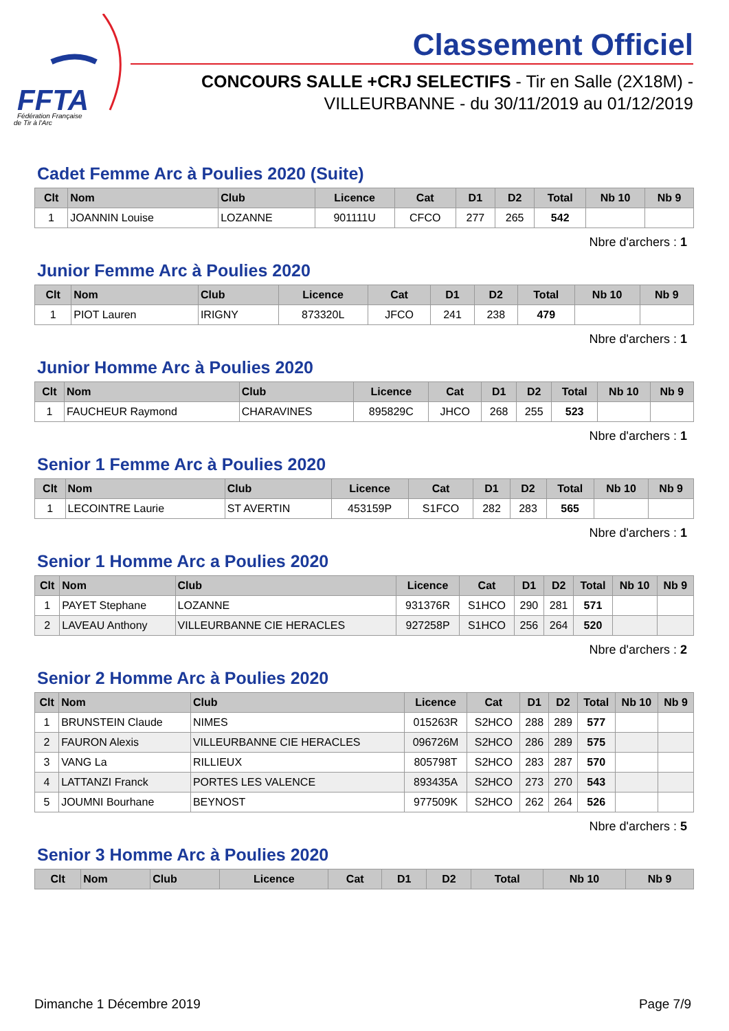FFTA
Fédération Française
de Tir à l'Arc
Classement Officiel
CONCOURS SALLE +CRJ SELECTIFS - Tir en Salle (2X18M) -
VILLEURBANNE - du 30/11/2019 au 01/12/2019
Cadet Femme Arc à Poulies 2020 (Suite)
| Clt | Nom | Club | Licence | Cat | D1 | D2 | Total | Nb 10 | Nb 9 |
| --- | --- | --- | --- | --- | --- | --- | --- | --- | --- |
| 1 | JOANNIN Louise | LOZANNE | 901111U | CFCO | 277 | 265 | 542 | | |
Nbre d'archers : 1
Junior Femme Arc à Poulies 2020
| Clt | Nom | Club | Licence | Cat | D1 | D2 | Total | Nb 10 | Nb 9 |
| --- | --- | --- | --- | --- | --- | --- | --- | --- | --- |
| 1 | PIOT Lauren | IRIGNY | 873320L | JFCO | 241 | 238 | 479 | | |
Nbre d'archers : 1
Junior Homme Arc à Poulies 2020
| Clt | Nom | Club | Licence | Cat | D1 | D2 | Total | Nb 10 | Nb 9 |
| --- | --- | --- | --- | --- | --- | --- | --- | --- | --- |
| 1 | FAUCHEUR Raymond | CHARAVINES | 895829C | JHCO | 268 | 255 | 523 | | |
Nbre d'archers : 1
Senior 1 Femme Arc à Poulies 2020
| Clt | Nom | Club | Licence | Cat | D1 | D2 | Total | Nb 10 | Nb 9 |
| --- | --- | --- | --- | --- | --- | --- | --- | --- | --- |
| 1 | LECOINTRE Laurie | ST AVERTIN | 453159P | S1FCO | 282 | 283 | 565 | | |
Nbre d'archers : 1
Senior 1 Homme Arc a Poulies 2020
| Clt | Nom | Club | Licence | Cat | D1 | D2 | Total | Nb 10 | Nb 9 |
| --- | --- | --- | --- | --- | --- | --- | --- | --- | --- |
| 1 | PAYET Stephane | LOZANNE | 931376R | S1HCO | 290 | 281 | 571 | | |
| 2 | LAVEAU Anthony | VILLEURBANNE CIE HERACLES | 927258P | S1HCO | 256 | 264 | 520 | | |
Nbre d'archers : 2
Senior 2 Homme Arc à Poulies 2020
| Clt | Nom | Club | Licence | Cat | D1 | D2 | Total | Nb 10 | Nb 9 |
| --- | --- | --- | --- | --- | --- | --- | --- | --- | --- |
| 1 | BRUNSTEIN Claude | NIMES | 015263R | S2HCO | 288 | 289 | 577 | | |
| 2 | FAURON Alexis | VILLEURBANNE CIE HERACLES | 096726M | S2HCO | 286 | 289 | 575 | | |
| 3 | VANG La | RILLIEUX | 805798T | S2HCO | 283 | 287 | 570 | | |
| 4 | LATTANZI Franck | PORTES LES VALENCE | 893435A | S2HCO | 273 | 270 | 543 | | |
| 5 | JOUMNI Bourhane | BEYNOST | 977509K | S2HCO | 262 | 264 | 526 | | |
Nbre d'archers : 5
Senior 3 Homme Arc à Poulies 2020
| Clt | Nom | Club | Licence | Cat | D1 | D2 | Total | Nb 10 | Nb 9 |
| --- | --- | --- | --- | --- | --- | --- | --- | --- | --- |
Dimanche 1 Décembre 2019 Page 7/9